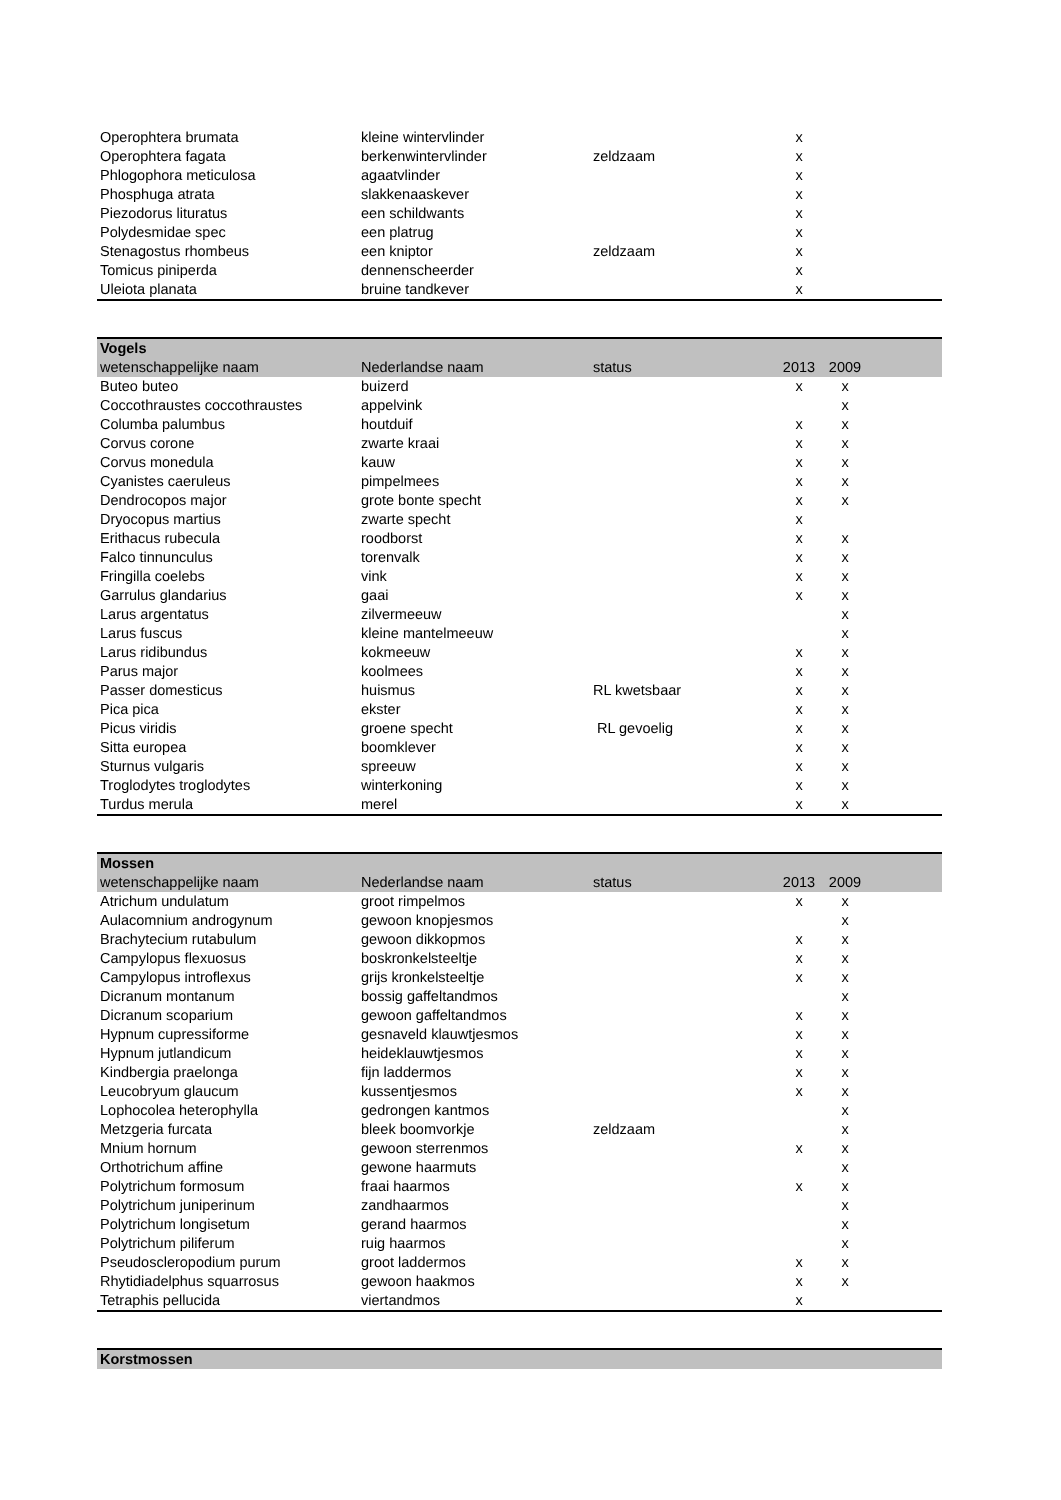| Operophtera brumata | kleine wintervlinder | | x | | |
| Operophtera fagata | berkenwintervlinder | zeldzaam | x | | |
| Phlogophora meticulosa | agaatvlinder | | x | | |
| Phosphuga atrata | slakkenaaskever | | x | | |
| Piezodorus lituratus | een schildwants | | x | | |
| Polydesmidae spec | een platrug | | x | | |
| Stenagostus rhombeus | een kniptor | zeldzaam | x | | |
| Tomicus piniperda | dennenscheerder | | x | | |
| Uleiota planata | bruine tandkever | | x | | |
| Vogels | | | | | |
| wetenschappelijke naam | Nederlandse naam | status | 2013 | 2009 | |
| Buteo buteo | buizerd | | x | x | |
| Coccothraustes coccothraustes | appelvink | | | x | |
| Columba palumbus | houtduif | | x | x | |
| Corvus corone | zwarte kraai | | x | x | |
| Corvus monedula | kauw | | x | x | |
| Cyanistes caeruleus | pimpelmees | | x | x | |
| Dendrocopos major | grote bonte specht | | x | x | |
| Dryocopus martius | zwarte specht | | x | | |
| Erithacus rubecula | roodborst | | x | x | |
| Falco tinnunculus | torenvalk | | x | x | |
| Fringilla coelebs | vink | | x | x | |
| Garrulus glandarius | gaai | | x | x | |
| Larus argentatus | zilvermeeuw | | | x | |
| Larus fuscus | kleine mantelmeeuw | | | x | |
| Larus ridibundus | kokmeeuw | | x | x | |
| Parus major | koolmees | | x | x | |
| Passer domesticus | huismus | RL kwetsbaar | x | x | |
| Pica pica | ekster | | x | x | |
| Picus viridis | groene specht | RL gevoelig | x | x | |
| Sitta europea | boomklever | | x | x | |
| Sturnus vulgaris | spreeuw | | x | x | |
| Troglodytes troglodytes | winterkoning | | x | x | |
| Turdus merula | merel | | x | x | |
| Mossen | | | | | |
| wetenschappelijke naam | Nederlandse naam | status | 2013 | 2009 | |
| Atrichum undulatum | groot rimpelmos | | x | x | |
| Aulacomnium androgynum | gewoon knopjesmos | | | x | |
| Brachytecium rutabulum | gewoon dikkopmos | | x | x | |
| Campylopus flexuosus | boskronkelsteeltje | | x | x | |
| Campylopus introflexus | grijs kronkelsteeltje | | x | x | |
| Dicranum montanum | bossig gaffeltandmos | | | x | |
| Dicranum scoparium | gewoon gaffeltandmos | | x | x | |
| Hypnum cupressiforme | gesnaveld klauwtjesmos | | x | x | |
| Hypnum jutlandicum | heideklauwtjesmos | | x | x | |
| Kindbergia praelonga | fijn laddermos | | x | x | |
| Leucobryum glaucum | kussentjesmos | | x | x | |
| Lophocolea heterophylla | gedrongen kantmos | | | x | |
| Metzgeria furcata | bleek boomvorkje | zeldzaam | | x | |
| Mnium hornum | gewoon sterrenmos | | x | x | |
| Orthotrichum affine | gewone haarmuts | | | x | |
| Polytrichum formosum | fraai haarmos | | x | x | |
| Polytrichum juniperinum | zandhaarmos | | | x | |
| Polytrichum longisetum | gerand haarmos | | | x | |
| Polytrichum piliferum | ruig haarmos | | | x | |
| Pseudoscleropodium purum | groot laddermos | | x | x | |
| Rhytidiadelphus squarrosus | gewoon haakmos | | x | x | |
| Tetraphis pellucida | viertandmos | | x | | |
| Korstmossen |